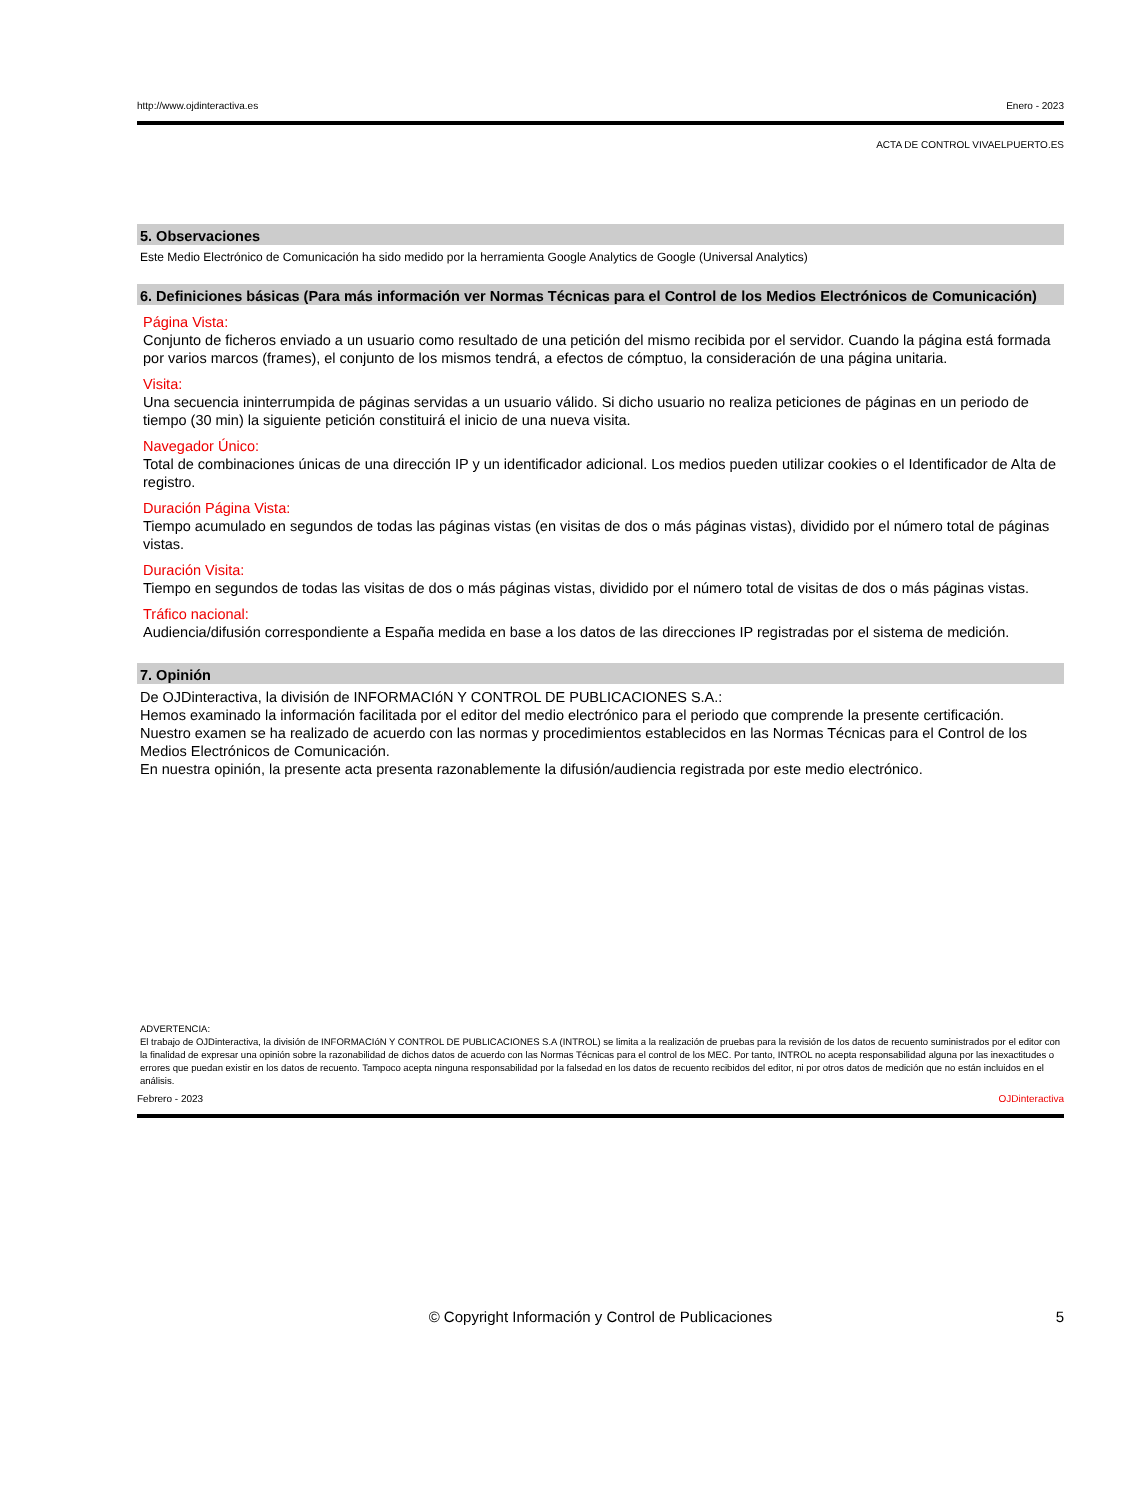http://www.ojdinteractiva.es Enero - 2023
ACTA DE CONTROL VIVAELPUERTO.ES
5. Observaciones
Este Medio Electrónico de Comunicación ha sido medido por la herramienta Google Analytics de Google (Universal Analytics)
6. Definiciones básicas (Para más información ver Normas Técnicas para el Control de los Medios Electrónicos de Comunicación)
Página Vista:
Conjunto de ficheros enviado a un usuario como resultado de una petición del mismo recibida por el servidor. Cuando la página está formada por varios marcos (frames), el conjunto de los mismos tendrá, a efectos de cómptuo, la consideración de una página unitaria.
Visita:
Una secuencia ininterrumpida de páginas servidas a un usuario válido. Si dicho usuario no realiza peticiones de páginas en un periodo de tiempo (30 min) la siguiente petición constituirá el inicio de una nueva visita.
Navegador Único:
Total de combinaciones únicas de una dirección IP y un identificador adicional. Los medios pueden utilizar cookies o el Identificador de Alta de registro.
Duración Página Vista:
Tiempo acumulado en segundos de todas las páginas vistas (en visitas de dos o más páginas vistas), dividido por el número total de páginas vistas.
Duración Visita:
Tiempo en segundos de todas las visitas de dos o más páginas vistas, dividido por el número total de visitas de dos o más páginas vistas.
Tráfico nacional:
Audiencia/difusión correspondiente a España medida en base a los datos de las direcciones IP registradas por el sistema de medición.
7. Opinión
De OJDinteractiva, la división de INFORMACIóN Y CONTROL DE PUBLICACIONES S.A.:
Hemos examinado la información facilitada por el editor del medio electrónico para el periodo que comprende la presente certificación.
Nuestro examen se ha realizado de acuerdo con las normas y procedimientos establecidos en las Normas Técnicas para el Control de los Medios Electrónicos de Comunicación.
En nuestra opinión, la presente acta presenta razonablemente la difusión/audiencia registrada por este medio electrónico.
ADVERTENCIA:
El trabajo de OJDinteractiva, la división de INFORMACIóN Y CONTROL DE PUBLICACIONES S.A (INTROL) se limita a la realización de pruebas para la revisión de los datos de recuento suministrados por el editor con la finalidad de expresar una opinión sobre la razonabilidad de dichos datos de acuerdo con las Normas Técnicas para el control de los MEC. Por tanto, INTROL no acepta responsabilidad alguna por las inexactitudes o errores que puedan existir en los datos de recuento. Tampoco acepta ninguna responsabilidad por la falsedad en los datos de recuento recibidos del editor, ni por otros datos de medición que no están incluidos en el análisis.
Febrero - 2023 OJDinteractiva
© Copyright Información y Control de Publicaciones 5